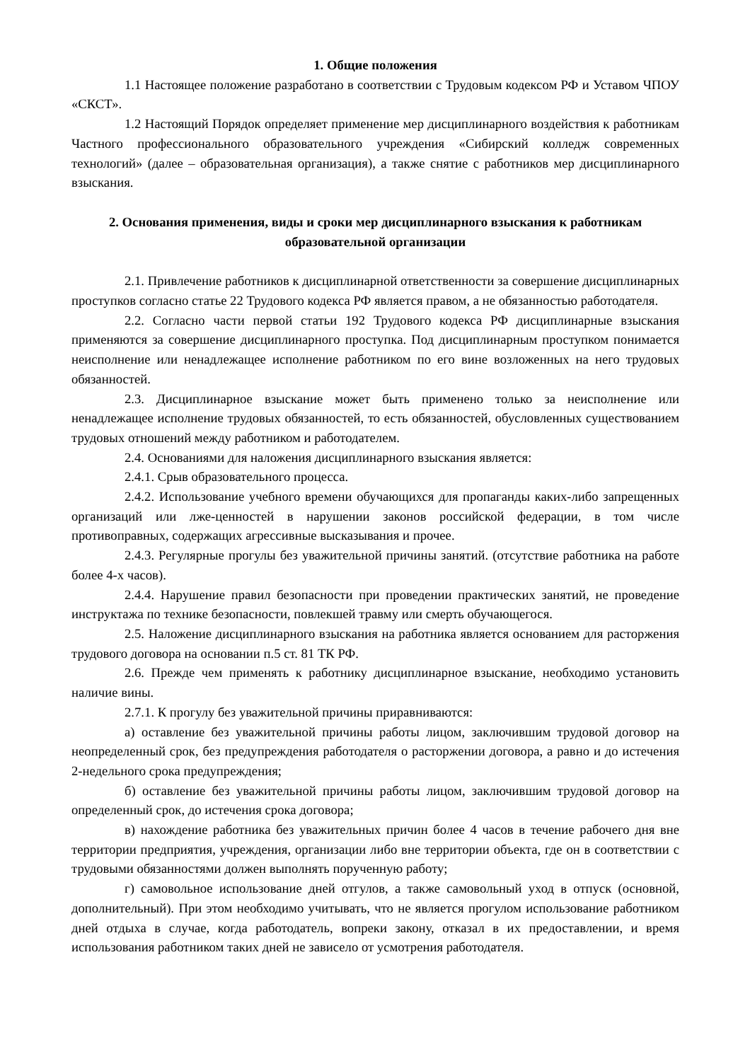1. Общие положения
1.1 Настоящее положение разработано в соответствии с Трудовым кодексом РФ и Уставом ЧПОУ «СКСТ».
1.2 Настоящий Порядок определяет применение мер дисциплинарного воздействия к работникам Частного профессионального образовательного учреждения «Сибирский колледж современных технологий» (далее – образовательная организация), а также снятие с работников мер дисциплинарного взыскания.
2. Основания применения, виды и сроки мер дисциплинарного взыскания к работникам образовательной организации
2.1. Привлечение работников к дисциплинарной ответственности за совершение дисциплинарных проступков согласно статье 22 Трудового кодекса РФ является правом, а не обязанностью работодателя.
2.2. Согласно части первой статьи 192 Трудового кодекса РФ дисциплинарные взыскания применяются за совершение дисциплинарного проступка. Под дисциплинарным проступком понимается неисполнение или ненадлежащее исполнение работником по его вине возложенных на него трудовых обязанностей.
2.3. Дисциплинарное взыскание может быть применено только за неисполнение или ненадлежащее исполнение трудовых обязанностей, то есть обязанностей, обусловленных существованием трудовых отношений между работником и работодателем.
2.4. Основаниями для наложения дисциплинарного взыскания является:
2.4.1. Срыв образовательного процесса.
2.4.2. Использование учебного времени обучающихся для пропаганды каких-либо запрещенных организаций или лже-ценностей в нарушении законов российской федерации, в том числе противоправных, содержащих агрессивные высказывания и прочее.
2.4.3. Регулярные прогулы без уважительной причины занятий. (отсутствие работника на работе более 4-х часов).
2.4.4. Нарушение правил безопасности при проведении практических занятий, не проведение инструктажа по технике безопасности, повлекшей травму или смерть обучающегося.
2.5. Наложение дисциплинарного взыскания на работника является основанием для расторжения трудового договора на основании п.5 ст. 81 ТК РФ.
2.6. Прежде чем применять к работнику дисциплинарное взыскание, необходимо установить наличие вины.
2.7.1. К прогулу без уважительной причины приравниваются:
а) оставление без уважительной причины работы лицом, заключившим трудовой договор на неопределенный срок, без предупреждения работодателя о расторжении договора, а равно и до истечения 2-недельного срока предупреждения;
б) оставление без уважительной причины работы лицом, заключившим трудовой договор на определенный срок, до истечения срока договора;
в) нахождение работника без уважительных причин более 4 часов в течение рабочего дня вне территории предприятия, учреждения, организации либо вне территории объекта, где он в соответствии с трудовыми обязанностями должен выполнять порученную работу;
г) самовольное использование дней отгулов, а также самовольный уход в отпуск (основной, дополнительный). При этом необходимо учитывать, что не является прогулом использование работником дней отдыха в случае, когда работодатель, вопреки закону, отказал в их предоставлении, и время использования работником таких дней не зависело от усмотрения работодателя.